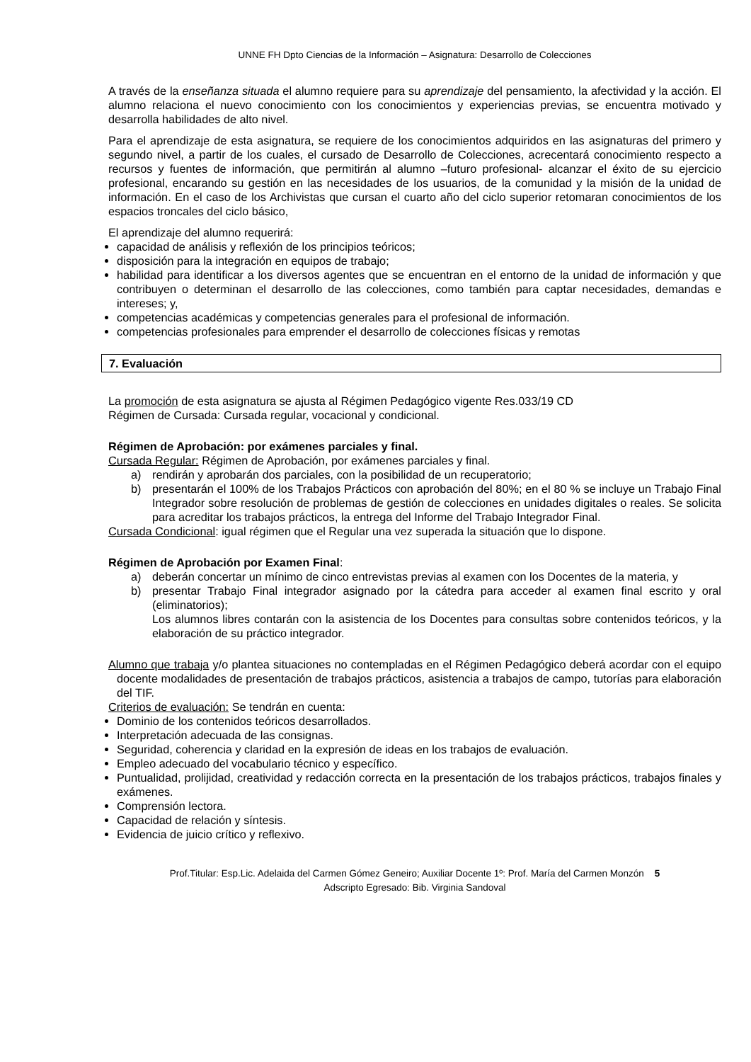UNNE FH Dpto Ciencias de la Información – Asignatura: Desarrollo de Colecciones
A través de la enseñanza situada el alumno requiere para su aprendizaje del pensamiento, la afectividad y la acción. El alumno relaciona el nuevo conocimiento con los conocimientos y experiencias previas, se encuentra motivado y desarrolla habilidades de alto nivel.
Para el aprendizaje de esta asignatura, se requiere de los conocimientos adquiridos en las asignaturas del primero y segundo nivel, a partir de los cuales, el cursado de Desarrollo de Colecciones, acrecentará conocimiento respecto a recursos y fuentes de información, que permitirán al alumno –futuro profesional- alcanzar el éxito de su ejercicio profesional, encarando su gestión en las necesidades de los usuarios, de la comunidad y la misión de la unidad de información. En el caso de los Archivistas que cursan el cuarto año del ciclo superior retomaran conocimientos de los espacios troncales del ciclo básico,
El aprendizaje del alumno requerirá:
capacidad de análisis y reflexión de los principios teóricos;
disposición para la integración en equipos de trabajo;
habilidad para identificar a los diversos agentes que se encuentran en el entorno de la unidad de información y que contribuyen o determinan el desarrollo de las colecciones, como también para captar necesidades, demandas e intereses; y,
competencias académicas y competencias generales para el profesional de información.
competencias profesionales para emprender el desarrollo de colecciones físicas y remotas
7. Evaluación
La promoción de esta asignatura se ajusta al Régimen Pedagógico vigente Res.033/19 CD
Régimen de Cursada: Cursada regular, vocacional y condicional.
Régimen de Aprobación: por exámenes parciales y final.
Cursada Regular: Régimen de Aprobación, por exámenes parciales y final.
a) rendirán y aprobarán dos parciales, con la posibilidad de un recuperatorio;
b) presentarán el 100% de los Trabajos Prácticos con aprobación del 80%; en el 80 % se incluye un Trabajo Final Integrador sobre resolución de problemas de gestión de colecciones en unidades digitales o reales. Se solicita para acreditar los trabajos prácticos, la entrega del Informe del Trabajo Integrador Final.
Cursada Condicional: igual régimen que el Regular una vez superada la situación que lo dispone.
Régimen de Aprobación por Examen Final:
a) deberán concertar un mínimo de cinco entrevistas previas al examen con los Docentes de la materia, y
b) presentar Trabajo Final integrador asignado por la cátedra para acceder al examen final escrito y oral (eliminatorios);
Los alumnos libres contarán con la asistencia de los Docentes para consultas sobre contenidos teóricos, y la elaboración de su práctico integrador.
Alumno que trabaja y/o plantea situaciones no contempladas en el Régimen Pedagógico deberá acordar con el equipo docente modalidades de presentación de trabajos prácticos, asistencia a trabajos de campo, tutorías para elaboración del TIF.
Criterios de evaluación: Se tendrán en cuenta:
Dominio de los contenidos teóricos desarrollados.
Interpretación adecuada de las consignas.
Seguridad, coherencia y claridad en la expresión de ideas en los trabajos de evaluación.
Empleo adecuado del vocabulario técnico y específico.
Puntualidad, prolijidad, creatividad y redacción correcta en la presentación de los trabajos prácticos, trabajos finales y exámenes.
Comprensión lectora.
Capacidad de relación y síntesis.
Evidencia de juicio crítico y reflexivo.
Prof.Titular: Esp.Lic. Adelaida del Carmen Gómez Geneiro; Auxiliar Docente 1º: Prof. María del Carmen Monzón 5
Adscripto Egresado: Bib. Virginia Sandoval